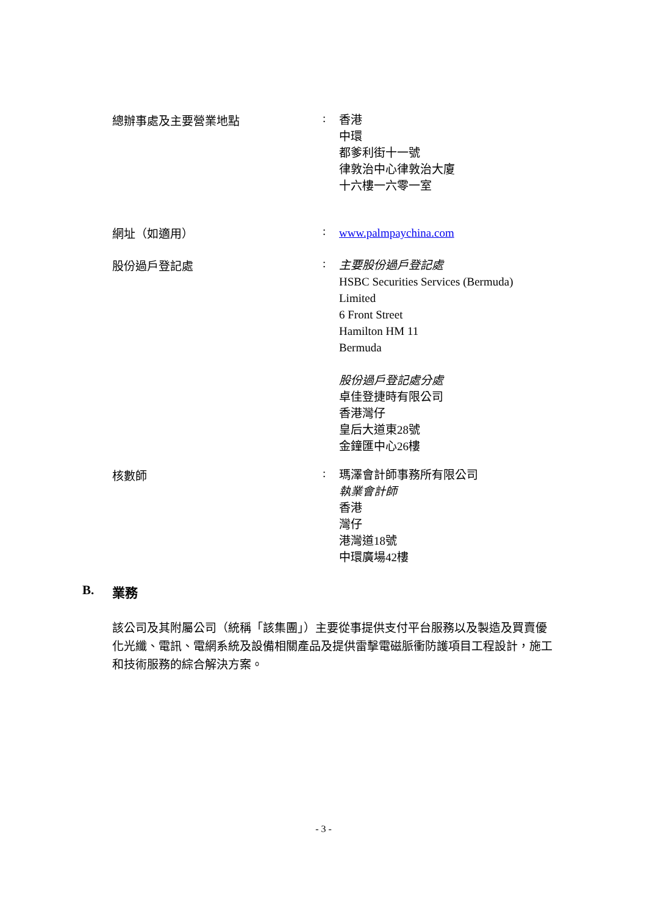總辦事處及主要營業地點 :
香港
中環
都爹利街十一號
律敦治中心律敦治大廈
十六樓一六零一室
網址（如適用） :
www.palmpaychina.com
股份過戶登記處 :
主要股份過戶登記處
HSBC Securities Services (Bermuda)
Limited
6 Front Street
Hamilton HM 11
Bermuda
股份過戶登記處分處
卓佳登捷時有限公司
香港灣仔
皇后大道東28號
金鐘匯中心26樓
核數師 :
瑪澤會計師事務所有限公司
執業會計師
香港
灣仔
港灣道18號
中環廣場42樓
B. 業務
該公司及其附屬公司（統稱「該集團」）主要從事提供支付平台服務以及製造及買賣優化光纖、電訊、電網系統及設備相關產品及提供雷擊電磁脈衝防護項目工程設計，施工和技術服務的綜合解決方案。
- 3 -